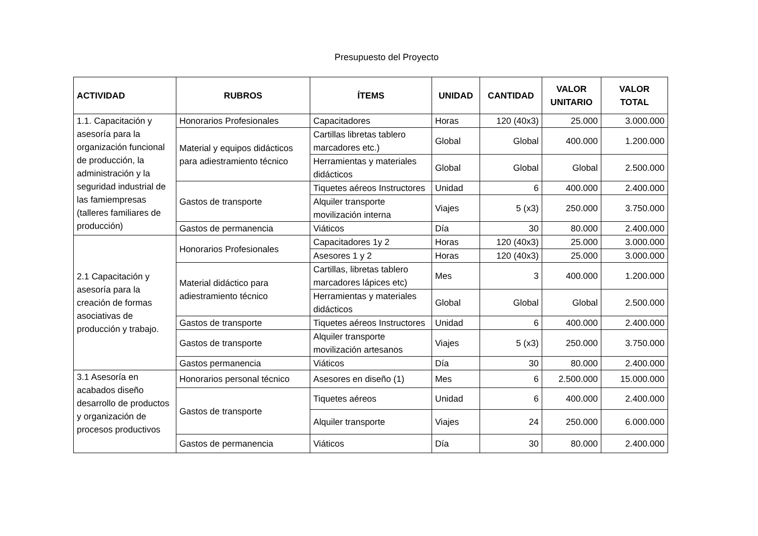Presupuesto del Proyecto
| ACTIVIDAD | RUBROS | ÍTEMS | UNIDAD | CANTIDAD | VALOR UNITARIO | VALOR TOTAL |
| --- | --- | --- | --- | --- | --- | --- |
| 1.1. Capacitación y asesoría para la organización funcional de producción, la administración y la seguridad industrial de las famiempresas (talleres familiares de producción) | Honorarios Profesionales | Capacitadores | Horas | 120 (40x3) | 25.000 | 3.000.000 |
| | Material y equipos didácticos para adiestramiento técnico | Cartillas libretas tablero marcadores etc.) | Global | Global | 400.000 | 1.200.000 |
| | | Herramientas y materiales didácticos | Global | Global | Global | 2.500.000 |
| | Gastos de transporte | Tiquetes aéreos Instructores | Unidad | 6 | 400.000 | 2.400.000 |
| | | Alquiler transporte movilización interna | Viajes | 5 (x3) | 250.000 | 3.750.000 |
| | Gastos de permanencia | Viáticos | Día | 30 | 80.000 | 2.400.000 |
| 2.1 Capacitación y asesoría para la creación de formas asociativas de producción y trabajo. | Honorarios Profesionales | Capacitadores 1y 2 | Horas | 120 (40x3) | 25.000 | 3.000.000 |
| | | Asesores 1 y 2 | Horas | 120 (40x3) | 25.000 | 3.000.000 |
| | Material didáctico para adiestramiento técnico | Cartillas, libretas tablero marcadores lápices etc) | Mes | 3 | 400.000 | 1.200.000 |
| | | Herramientas y materiales didácticos | Global | Global | Global | 2.500.000 |
| | Gastos de transporte | Tiquetes aéreos Instructores | Unidad | 6 | 400.000 | 2.400.000 |
| | Gastos de transporte | Alquiler transporte movilización artesanos | Viajes | 5 (x3) | 250.000 | 3.750.000 |
| | Gastos permanencia | Viáticos | Día | 30 | 80.000 | 2.400.000 |
| 3.1 Asesoría en acabados diseño desarrollo de productos y organización de procesos productivos | Honorarios personal técnico | Asesores en diseño (1) | Mes | 6 | 2.500.000 | 15.000.000 |
| | Gastos de transporte | Tiquetes aéreos | Unidad | 6 | 400.000 | 2.400.000 |
| | | Alquiler transporte | Viajes | 24 | 250.000 | 6.000.000 |
| | Gastos de permanencia | Viáticos | Día | 30 | 80.000 | 2.400.000 |